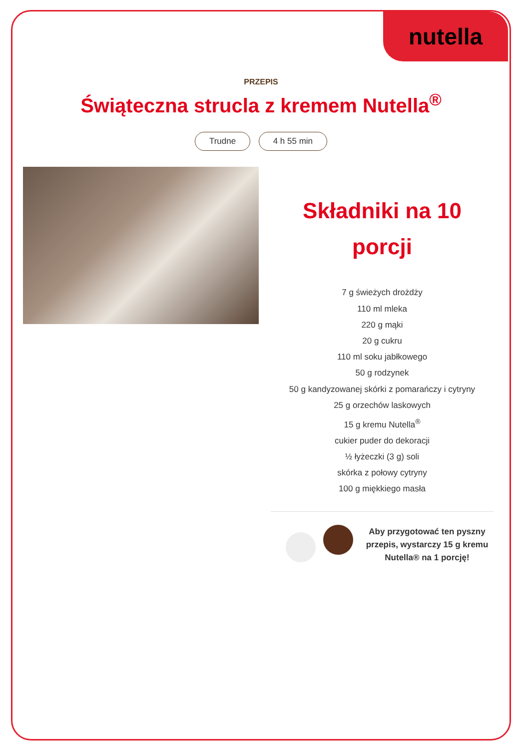nutella
PRZEPIS
Świąteczna strucla z kremem Nutella<sup>®</sup>
Trudne 4 h 55 min
Składniki na 10 porcji
7 g świeżych drożdży
110 ml mleka
220 g mąki
20 g cukru
110 ml soku jabłkowego
50 g rodzynek
50 g kandyzowanej skórki z pomarańczy i cytryny
25 g orzechów laskowych
15 g kremu Nutella<sup>®</sup>
cukier puder do dekoracji
½ łyżeczki (3 g) soli
skórka z połowy cytryny
100 g miękkiego masła
Aby przygotować ten pyszny przepis, wystarczy 15 g kremu Nutella® na 1 porcję!